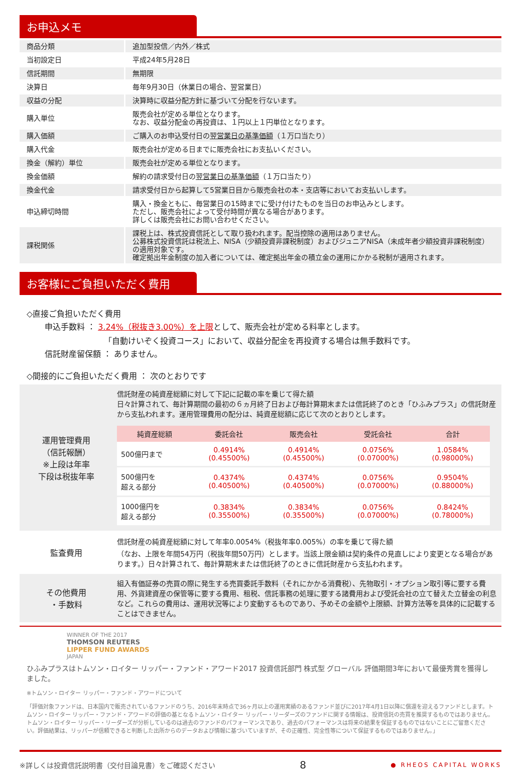お申込メモ
| 商品分類 | 追加型投信／内外／株式 |
| 当初設定日 | 平成24年5月28日 |
| 信託期間 | 無期限 |
| 決算日 | 毎年9月30日（休業日の場合、翌営業日） |
| 収益の分配 | 決算時に収益分配方針に基づいて分配を行ないます。 |
| 購入単位 | 販売会社が定める単位となります。 なお、収益分配金の再投資は、１円以上１円単位となります。 |
| 購入価額 | ご購入のお申込受付日の 翌営業日の基準価額 （１万口当たり） |
| 購入代金 | 販売会社が定める日までに販売会社にお支払いください。 |
| 換金（解約）単位 | 販売会社が定める単位となります。 |
| 換金価額 | 解約の請求受付日の 翌営業日の基準価額 （１万口当たり） |
| 換金代金 | 請求受付日から起算して5営業日目から販売会社の本・支店等においてお支払いします。 |
| 申込締切時間 | 購入・換金ともに、毎営業日の15時までに受け付けたものを当日のお申込みとします。 ただし、販売会社によって受付時間が異なる場合があります。 詳しくは販売会社にお問い合わせください。 |
| 課税関係 | 課税上は、株式投資信託として取り扱われます。配当控除の適用はありません。 公募株式投資信託は税法上、NISA（少額投資非課税制度）およびジュニアNISA（未成年者少額投資非課税制度）の適用対象です。 確定拠出年金制度の加入者については、確定拠出年金の積立金の運用にかかる税制が適用されます。 |
お客様にご負担いただく費用
◇直接ご負担いただく費用
申込手数料 ： 3.24%（税抜き3.00%）を上限として、販売会社が定める料率とします。
「自動けいぞく投資コース」において、収益分配金を再投資する場合は無手数料です。
信託財産留保額 ： ありません。
◇間接的にご負担いただく費用 ： 次のとおりです
| 運用管理費用 （信託報酬） ※上段は年率 下段は税抜年率 | 信託財産の純資産総額に対して下記に記載の率を乗じて得た額 日々計算されて、毎計算期間の最初の６ヵ月終了日および毎計算期末または信託終了のとき「ひふみプラス」の信託財産から支払われます。運用管理費用の配分は、純資産総額に応じて次のとおりとします。 / 純資産総額 / 委託会社 / 販売会社 / 受託会社 / 合計 / / --- / --- / --- / --- / --- / / 500億円まで / 0.4914% (0.45500%) / 0.4914% (0.45500%) / 0.0756% (0.07000%) / 1.0584% (0.98000%) / / 500億円を 超える部分 / 0.4374% (0.40500%) / 0.4374% (0.40500%) / 0.0756% (0.07000%) / 0.9504% (0.88000%) / / 1000億円を 超える部分 / 0.3834% (0.35500%) / 0.3834% (0.35500%) / 0.0756% (0.07000%) / 0.8424% (0.78000%) / |
| 監査費用 | 信託財産の純資産総額に対して年率0.0054%（税抜年率0.005%）の率を乗じて得た額 （なお、上限を年間54万円（税抜年間50万円）とします。当該上限金額は契約条件の見直しにより変更となる場合があります。）日々計算されて、毎計算期末または信託終了のときに信託財産から支払われます。 |
| その他費用 ・手数料 | 組入有価証券の売買の際に発生する売買委託手数料（それにかかる消費税）、先物取引・オプション取引等に要する費用、外貨建資産の保管等に要する費用、租税、信託事務の処理に要する諸費用および受託会社の立て替えた立替金の利息など。これらの費用は、運用状況等により変動するものであり、予めその金額や上限額、計算方法等を具体的に記載することはできません。 |
WINNER OF THE 2017
THOMSON REUTERS
LIPPER FUND AWARDS
JAPAN
ひふみプラスはトムソン・ロイター リッパー・ファンド・アワード2017 投資信託部門 株式型 グローバル 評価期間3年において最優秀賞を獲得しました。
※トムソン・ロイター リッパー・ファンド・アワードについて
「評価対象ファンドは、日本国内で販売されているファンドのうち、2016年末時点で36ヶ月以上の運用実績のあるファンド並びに2017年4月1日以降に償還を迎えるファンドとします。トムソン・ロイター リッパー・ファンド・アワードの評価の基となるトムソン・ロイター リッパー・リーダーズのファンドに関する情報は、投資信託の売買を推奨するものではありません。トムソン・ロイター リッパー・リーダーズが分析しているのは過去のファンドのパフォーマンスであり、過去のパフォーマンスは将来の結果を保証するものではないことにご留意ください。評価結果は、リッパーが信頼できると判断した出所からのデータおよび情報に基づいていますが、その正確性、完全性等について保証するものではありません。」
※詳しくは投資信託説明書（交付目論見書）をご確認ください 8 ● RHEOS CAPITAL WORKS